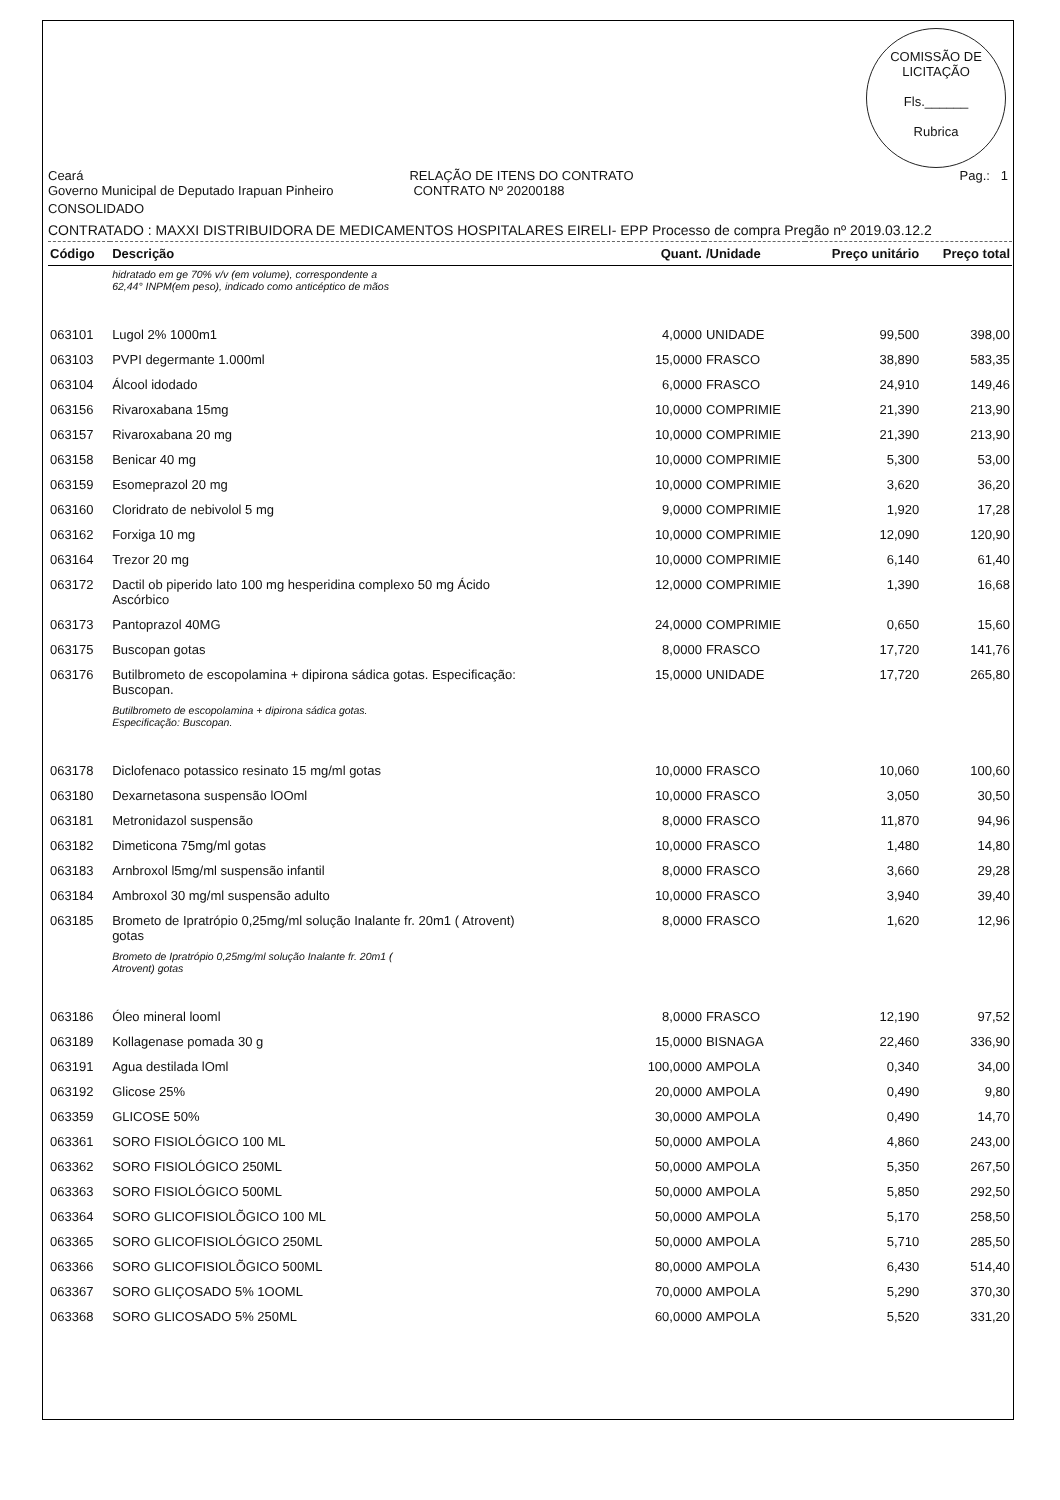COMISSÃO DE LICITAÇÃO
Fls.______
Rubrica
Ceará RELAÇÃO DE ITENS DO CONTRATO Pag.: 1
Governo Municipal de Deputado Irapuan Pinheiro CONTRATO Nº 20200188
CONSOLIDADO
CONTRATADO : MAXXI DISTRIBUIDORA DE MEDICAMENTOS HOSPITALARES EIRELI- EPP Processo de compra Pregão nº 2019.03.12.2
| Código | Descrição | Quant. | /Unidade | Preço unitário | Preço total |
| --- | --- | --- | --- | --- | --- |
| | hidratado em ge 70% v/v (em volume), correspondente a 62,44° INPM(em peso), indicado como anticéptico de mãos | | | | |
| 063101 | Lugol 2% 1000m1 | 4,0000 | UNIDADE | 99,500 | 398,00 |
| 063103 | PVPI degermante 1.000ml | 15,0000 | FRASCO | 38,890 | 583,35 |
| 063104 | Álcool idodado | 6,0000 | FRASCO | 24,910 | 149,46 |
| 063156 | Rivaroxabana 15mg | 10,0000 | COMPRIMIE | 21,390 | 213,90 |
| 063157 | Rivaroxabana 20 mg | 10,0000 | COMPRIMIE | 21,390 | 213,90 |
| 063158 | Benicar 40 mg | 10,0000 | COMPRIMIE | 5,300 | 53,00 |
| 063159 | Esomeprazol 20 mg | 10,0000 | COMPRIMIE | 3,620 | 36,20 |
| 063160 | Cloridrato de nebivolol 5 mg | 9,0000 | COMPRIMIE | 1,920 | 17,28 |
| 063162 | Forxiga 10 mg | 10,0000 | COMPRIMIE | 12,090 | 120,90 |
| 063164 | Trezor 20 mg | 10,0000 | COMPRIMIE | 6,140 | 61,40 |
| 063172 | Dactil ob piperido lato 100 mg hesperidina complexo 50 mg Ácido Ascórbico | 12,0000 | COMPRIMIE | 1,390 | 16,68 |
| 063173 | Pantoprazol 40MG | 24,0000 | COMPRIMIE | 0,650 | 15,60 |
| 063175 | Buscopan gotas | 8,0000 | FRASCO | 17,720 | 141,76 |
| 063176 | Butilbrometo de escopolamina + dipirona sádica gotas. Especificação: Buscopan. | 15,0000 | UNIDADE | 17,720 | 265,80 |
| | Butilbrometo de escopolamina + dipirona sádica gotas. Especificação: Buscopan. | | | | |
| 063178 | Diclofenaco potassico resinato 15 mg/ml gotas | 10,0000 | FRASCO | 10,060 | 100,60 |
| 063180 | Dexarnetasona suspensão lOOml | 10,0000 | FRASCO | 3,050 | 30,50 |
| 063181 | Metronidazol suspensão | 8,0000 | FRASCO | 11,870 | 94,96 |
| 063182 | Dimeticona 75mg/ml gotas | 10,0000 | FRASCO | 1,480 | 14,80 |
| 063183 | Arnbroxol l5mg/ml suspensão infantil | 8,0000 | FRASCO | 3,660 | 29,28 |
| 063184 | Ambroxol 30 mg/ml suspensão adulto | 10,0000 | FRASCO | 3,940 | 39,40 |
| 063185 | Brometo de Ipratrópio 0,25mg/ml solução Inalante fr. 20m1 ( Atrovent) gotas | 8,0000 | FRASCO | 1,620 | 12,96 |
| | Brometo de Ipratrópio 0,25mg/ml solução Inalante fr. 20m1 ( Atrovent) gotas | | | | |
| 063186 | Óleo mineral looml | 8,0000 | FRASCO | 12,190 | 97,52 |
| 063189 | Kollagenase pomada 30 g | 15,0000 | BISNAGA | 22,460 | 336,90 |
| 063191 | Agua destilada lOml | 100,0000 | AMPOLA | 0,340 | 34,00 |
| 063192 | Glicose 25% | 20,0000 | AMPOLA | 0,490 | 9,80 |
| 063359 | GLICOSE 50% | 30,0000 | AMPOLA | 0,490 | 14,70 |
| 063361 | SORO FISIOLÓGICO 100 ML | 50,0000 | AMPOLA | 4,860 | 243,00 |
| 063362 | SORO FISIOLÓGICO 250ML | 50,0000 | AMPOLA | 5,350 | 267,50 |
| 063363 | SORO FISIOLÓGICO 500ML | 50,0000 | AMPOLA | 5,850 | 292,50 |
| 063364 | SORO GLICOFISIOLÕGICO 100 ML | 50,0000 | AMPOLA | 5,170 | 258,50 |
| 063365 | SORO GLICOFISIOLÓGICO 250ML | 50,0000 | AMPOLA | 5,710 | 285,50 |
| 063366 | SORO GLICOFISIOLÕGICO 500ML | 80,0000 | AMPOLA | 6,430 | 514,40 |
| 063367 | SORO GLIÇOSADO 5% 1OOML | 70,0000 | AMPOLA | 5,290 | 370,30 |
| 063368 | SORO GLICOSADO 5% 250ML | 60,0000 | AMPOLA | 5,520 | 331,20 |